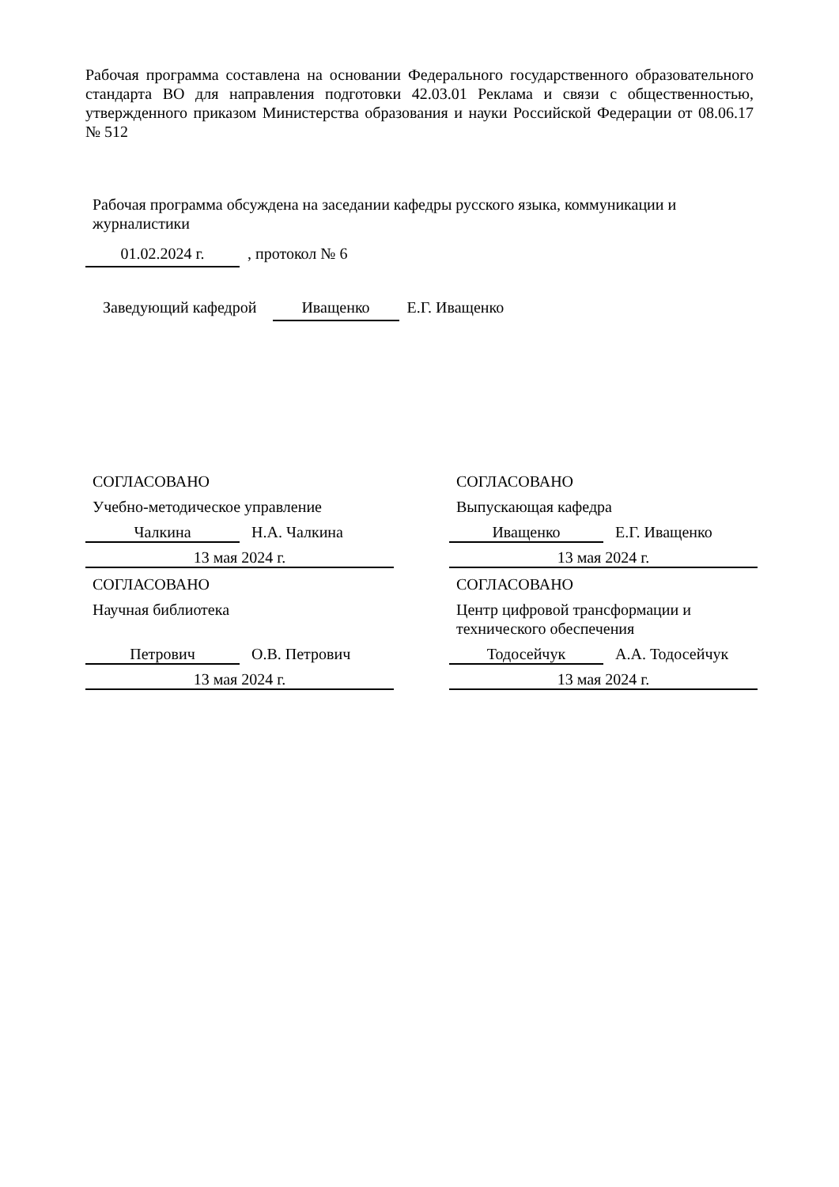Рабочая программа составлена на основании Федерального государственного образовательного стандарта ВО для направления подготовки 42.03.01 Реклама и связи с общественностью, утвержденного приказом Министерства образования и науки Российской Федерации от 08.06.17 № 512
Рабочая программа обсуждена на заседании кафедры русского языка, коммуникации и журналистики
01.02.2024 г. , протокол № 6
Заведующий кафедрой Иващенко Е.Г. Иващенко
СОГЛАСОВАНО
Учебно-методическое управление
Чалкина Н.А. Чалкина
13 мая 2024 г.
СОГЛАСОВАНО
Научная библиотека
Петрович О.В. Петрович
13 мая 2024 г.
СОГЛАСОВАНО
Выпускающая кафедра
Иващенко Е.Г. Иващенко
13 мая 2024 г.
СОГЛАСОВАНО
Центр цифровой трансформации и технического обеспечения
Тодосейчук А.А. Тодосейчук
13 мая 2024 г.